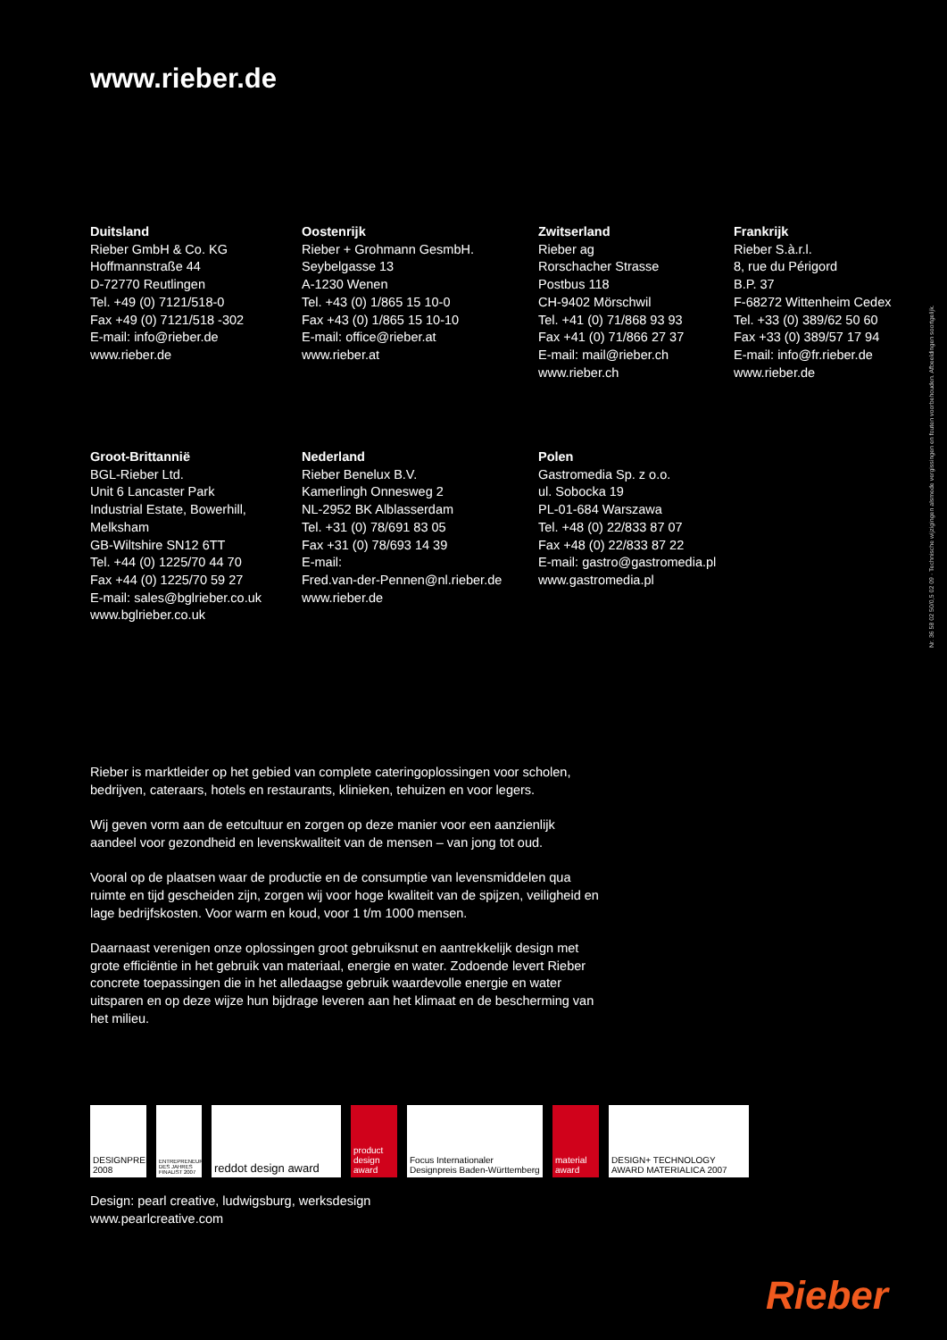www.rieber.de
Duitsland
Rieber GmbH & Co. KG
Hoffmannstraße 44
D-72770 Reutlingen
Tel. +49 (0) 7121/518-0
Fax +49 (0) 7121/518 -302
E-mail: info@rieber.de
www.rieber.de
Oostenrijk
Rieber + Grohmann GesmbH.
Seybelgasse 13
A-1230 Wenen
Tel. +43 (0) 1/865 15 10-0
Fax +43 (0) 1/865 15 10-10
E-mail: office@rieber.at
www.rieber.at
Zwitserland
Rieber ag
Rorschacher Strasse
Postbus 118
CH-9402 Mörschwil
Tel. +41 (0) 71/868 93 93
Fax +41 (0) 71/866 27 37
E-mail: mail@rieber.ch
www.rieber.ch
Frankrijk
Rieber S.à.r.l.
8, rue du Périgord
B.P. 37
F-68272 Wittenheim Cedex
Tel. +33 (0) 389/62 50 60
Fax +33 (0) 389/57 17 94
E-mail: info@fr.rieber.de
www.rieber.de
Groot-Brittannië
BGL-Rieber Ltd.
Unit 6 Lancaster Park
Industrial Estate, Bowerhill,
Melksham
GB-Wiltshire SN12 6TT
Tel. +44 (0) 1225/70 44 70
Fax +44 (0) 1225/70 59 27
E-mail: sales@bglrieber.co.uk
www.bglrieber.co.uk
Nederland
Rieber Benelux B.V.
Kamerlingh Onnesweg 2
NL-2952 BK Alblasserdam
Tel. +31 (0) 78/691 83 05
Fax +31 (0) 78/693 14 39
E-mail:
Fred.van-der-Pennen@nl.rieber.de
www.rieber.de
Polen
Gastromedia Sp. z o.o.
ul. Sobocka 19
PL-01-684 Warszawa
Tel. +48 (0) 22/833 87 07
Fax +48 (0) 22/833 87 22
E-mail: gastro@gastromedia.pl
www.gastromedia.pl
Rieber is marktleider op het gebied van complete cateringoplossingen voor scholen, bedrijven, cateraars, hotels en restaurants, klinieken, tehuizen en voor legers.
Wij geven vorm aan de eetcultuur en zorgen op deze manier voor een aanzienlijk aandeel voor gezondheid en levenskwaliteit van de mensen – van jong tot oud.
Vooral op de plaatsen waar de productie en de consumptie van levensmiddelen qua ruimte en tijd gescheiden zijn, zorgen wij voor hoge kwaliteit van de spijzen, veiligheid en lage bedrijfskosten. Voor warm en koud, voor 1 t/m 1000 mensen.
Daarnaast verenigen onze oplossingen groot gebruiksnut en aantrekkelijk design met grote efficiëntie in het gebruik van materiaal, energie en water. Zodoende levert Rieber concrete toepassingen die in het alledaagse gebruik waardevolle energie en water uitsparen en op deze wijze hun bijdrage leveren aan het klimaat en de bescherming van het milieu.
DESIGNPREIS 2008
ENTREPRENEUR DES JAHRES FINALIST 2007
reddot design award
product design award
Focus Internationaler Designpreis Baden-Württemberg
material award
DESIGN+ TECHNOLOGY AWARD MATERIALICA 2007
Design: pearl creative, ludwigsburg, werksdesign
www.pearlcreative.com
Nr. 36 58 02 50/0,5 02 09 · Technische wijzigingen alsmede vergissingen en fouten voorbehouden. Afbeeldingen soortgelijk.
Rieber